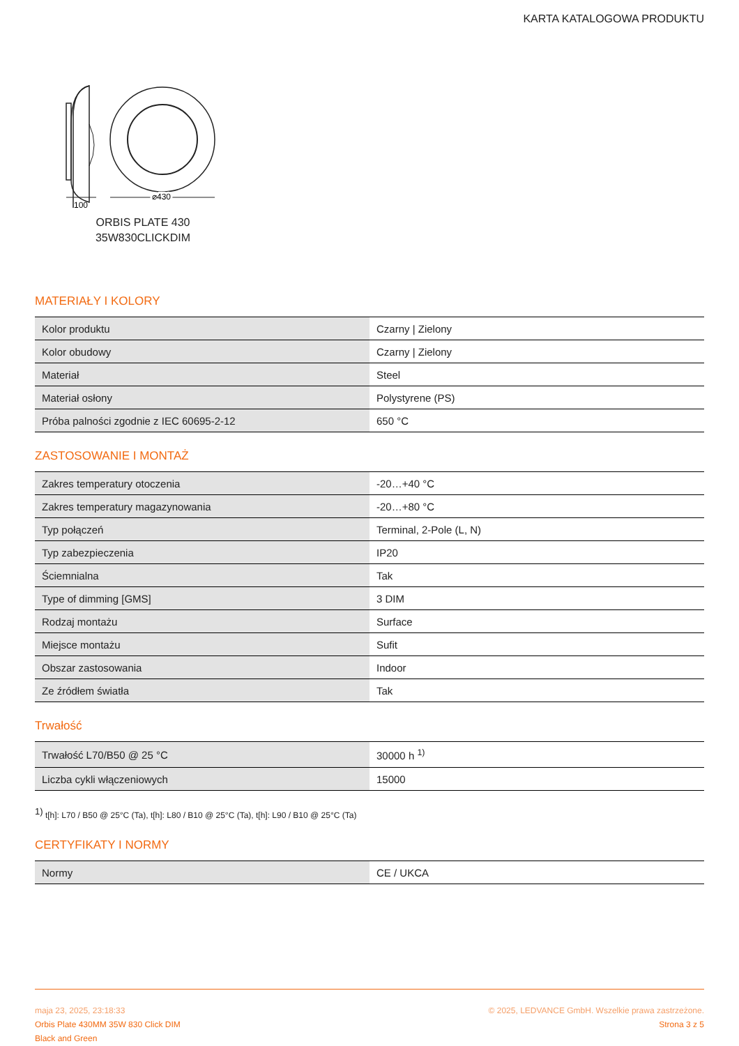KARTA KATALOGOWA PRODUKTU
100
⌀430
ORBIS PLATE 430
35W830CLICKDIM
MATERIAŁY I KOLORY
| Kolor produktu | Czarny / Zielony |
| Kolor obudowy | Czarny / Zielony |
| Materiał | Steel |
| Materiał osłony | Polystyrene (PS) |
| Próba palności zgodnie z IEC 60695-2-12 | 650 °C |
ZASTOSOWANIE I MONTAŻ
| Zakres temperatury otoczenia | -20…+40 °C |
| Zakres temperatury magazynowania | -20…+80 °C |
| Typ połączeń | Terminal, 2-Pole (L, N) |
| Typ zabezpieczenia | IP20 |
| Ściemnialna | Tak |
| Type of dimming [GMS] | 3 DIM |
| Rodzaj montażu | Surface |
| Miejsce montażu | Sufit |
| Obszar zastosowania | Indoor |
| Ze źródłem światła | Tak |
Trwałość
| Trwałość L70/B50 @ 25 °C | 30000 h <sup>1)</sup> |
| Liczba cykli włączeniowych | 15000 |
<sup>1)</sup> t[h]: L70 / B50 @ 25°C (Ta), t[h]: L80 / B10 @ 25°C (Ta), t[h]: L90 / B10 @ 25°C (Ta)
CERTYFIKATY I NORMY
| Normy | CE / UKCA |
maja 23, 2025, 23:18:33
Orbis Plate 430MM 35W 830 Click DIM
Black and Green
© 2025, LEDVANCE GmbH. Wszelkie prawa zastrzeżone.
Strona 3 z 5